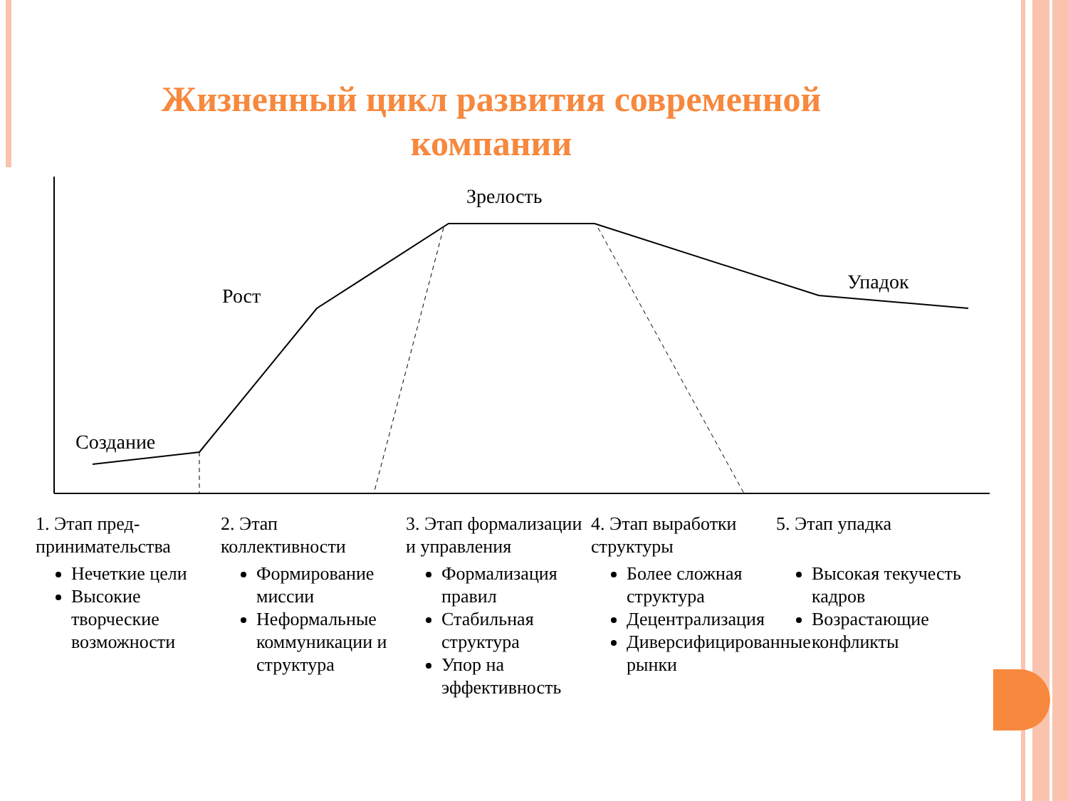Жизненный цикл развития современной
компании
Создание
Рост
Зрелость
Упадок
1. Этап пред-
принимательства
Нечеткие цели
Высокие творческие возможности
2. Этап коллективности
Формирование миссии
Неформальные коммуникации и структура
3. Этап формализации и управления
Формализация правил
Стабильная структура
Упор на эффективность
4. Этап выработки структуры
Более сложная структура
Децентрализация
Диверсифицированные рынки
5. Этап упадка
Высокая текучесть кадров
Возрастающие конфликты